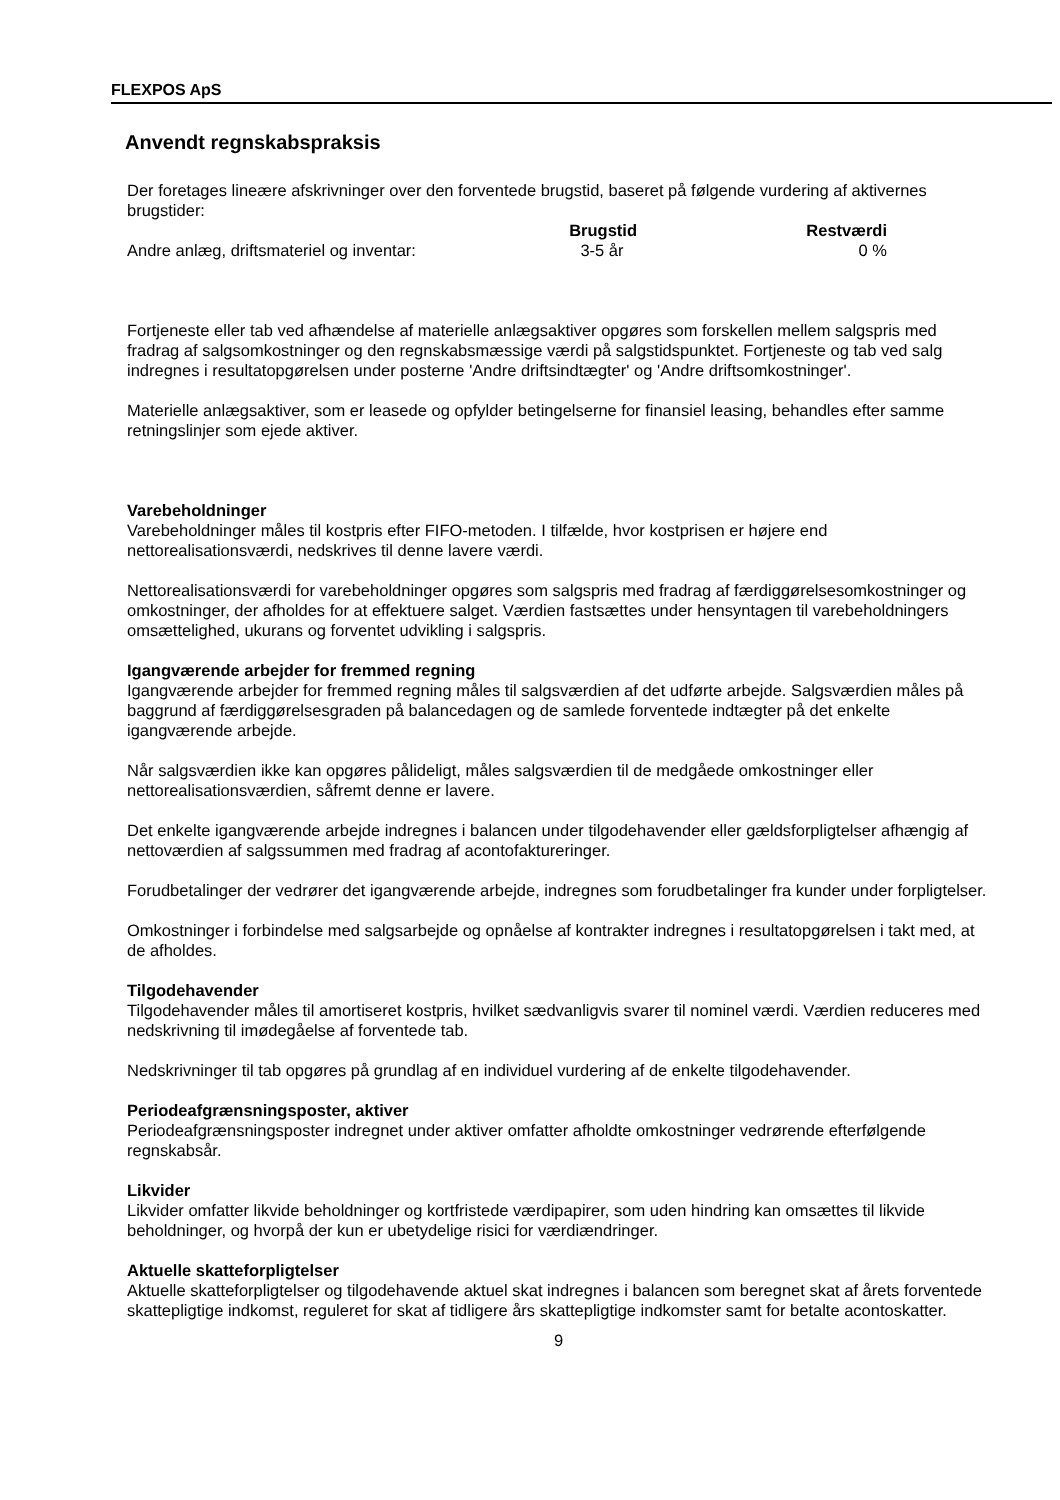FLEXPOS ApS
Anvendt regnskabspraksis
Der foretages lineære afskrivninger over den forventede brugstid, baseret på følgende vurdering af aktivernes brugstider:
| | Brugstid | Restværdi |
| --- | --- | --- |
| Andre anlæg, driftsmateriel og inventar: | 3-5 år | 0 % |
Fortjeneste eller tab ved afhændelse af materielle anlægsaktiver opgøres som forskellen mellem salgspris med fradrag af salgsomkostninger og den regnskabsmæssige værdi på salgstidspunktet. Fortjeneste og tab ved salg indregnes i resultatopgørelsen under posterne 'Andre driftsindtægter' og 'Andre driftsomkostninger'.
Materielle anlægsaktiver, som er leasede og opfylder betingelserne for finansiel leasing, behandles efter samme retningslinjer som ejede aktiver.
Varebeholdninger
Varebeholdninger måles til kostpris efter FIFO-metoden. I tilfælde, hvor kostprisen er højere end nettorealisationsværdi, nedskrives til denne lavere værdi.
Nettorealisationsværdi for varebeholdninger opgøres som salgspris med fradrag af færdiggørelsesomkostninger og omkostninger, der afholdes for at effektuere salget. Værdien fastsættes under hensyntagen til varebeholdningers omsættelighed, ukurans og forventet udvikling i salgspris.
Igangværende arbejder for fremmed regning
Igangværende arbejder for fremmed regning måles til salgsværdien af det udførte arbejde. Salgsværdien måles på baggrund af færdiggørelsesgraden på balancedagen og de samlede forventede indtægter på det enkelte igangværende arbejde.
Når salgsværdien ikke kan opgøres pålideligt, måles salgsværdien til de medgåede omkostninger eller nettorealisationsværdien, såfremt denne er lavere.
Det enkelte igangværende arbejde indregnes i balancen under tilgodehavender eller gældsforpligtelser afhængig af nettoværdien af salgssummen med fradrag af acontofaktureringer.
Forudbetalinger der vedrører det igangværende arbejde, indregnes som forudbetalinger fra kunder under forpligtelser.
Omkostninger i forbindelse med salgsarbejde og opnåelse af kontrakter indregnes i resultatopgørelsen i takt med, at de afholdes.
Tilgodehavender
Tilgodehavender måles til amortiseret kostpris, hvilket sædvanligvis svarer til nominel værdi. Værdien reduceres med nedskrivning til imødegåelse af forventede tab.
Nedskrivninger til tab opgøres på grundlag af en individuel vurdering af de enkelte tilgodehavender.
Periodeafgrænsningsposter, aktiver
Periodeafgrænsningsposter indregnet under aktiver omfatter afholdte omkostninger vedrørende efterfølgende regnskabsår.
Likvider
Likvider omfatter likvide beholdninger og kortfristede værdipapirer, som uden hindring kan omsættes til likvide beholdninger, og hvorpå der kun er ubetydelige risici for værdiændringer.
Aktuelle skatteforpligtelser
Aktuelle skatteforpligtelser og tilgodehavende aktuel skat indregnes i balancen som beregnet skat af årets forventede skattepligtige indkomst, reguleret for skat af tidligere års skattepligtige indkomster samt for betalte acontoskatter.
9